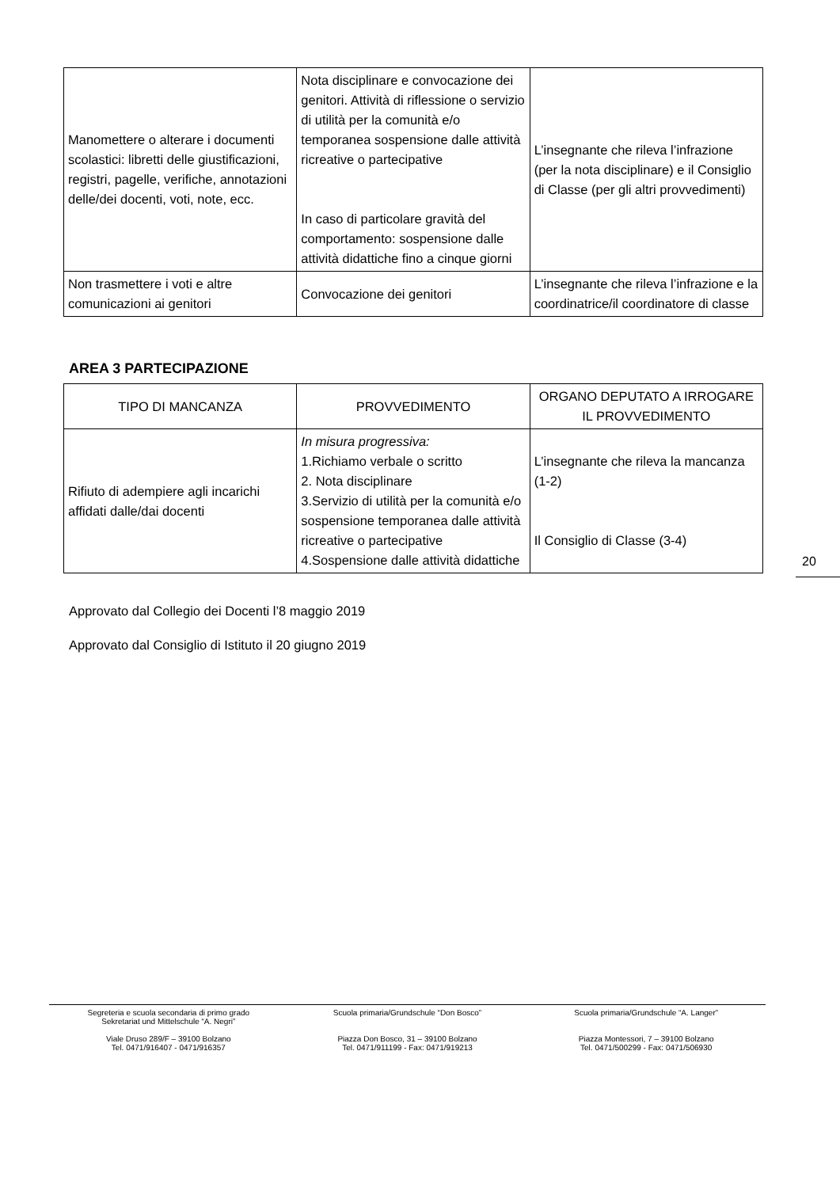| Manomettere o alterare i documenti scolastici: libretti delle giustificazioni, registri, pagelle, verifiche, annotazioni delle/dei docenti, voti, note, ecc. | Nota disciplinare e convocazione dei genitori. Attività di riflessione o servizio di utilità per la comunità e/o temporanea sospensione dalle attività ricreative o partecipative In caso di particolare gravità del comportamento: sospensione dalle attività didattiche fino a cinque giorni | L’insegnante che rileva l’infrazione (per la nota disciplinare) e il Consiglio di Classe (per gli altri provvedimenti) |
| Non trasmettere i voti e altre comunicazioni ai genitori | Convocazione dei genitori | L’insegnante che rileva l’infrazione e la coordinatrice/il coordinatore di classe |
AREA 3 PARTECIPAZIONE
| TIPO DI MANCANZA | PROVVEDIMENTO | ORGANO DEPUTATO A IRROGARE IL PROVVEDIMENTO |
| --- | --- | --- |
| Rifiuto di adempiere agli incarichi affidati dalle/dai docenti | In misura progressiva: 1.Richiamo verbale o scritto 2. Nota disciplinare 3.Servizio di utilità per la comunità e/o sospensione temporanea dalle attività ricreative o partecipative 4.Sospensione dalle attività didattiche | L’insegnante che rileva la mancanza (1-2) Il Consiglio di Classe (3-4) |
Approvato dal Collegio dei Docenti l’8 maggio 2019
Approvato dal Consiglio di Istituto il 20 giugno 2019
20
Segreteria e scuola secondaria di primo grado
Sekretariat und Mittelschule “A. Negri”
Viale Druso 289/F – 39100 Bolzano
Tel. 0471/916407 - 0471/916357
Scuola primaria/Grundschule “Don Bosco”
Piazza Don Bosco, 31 – 39100 Bolzano
Tel. 0471/911199 - Fax: 0471/919213
Scuola primaria/Grundschule “A. Langer”
Piazza Montessori, 7 – 39100 Bolzano
Tel. 0471/500299 - Fax: 0471/506930